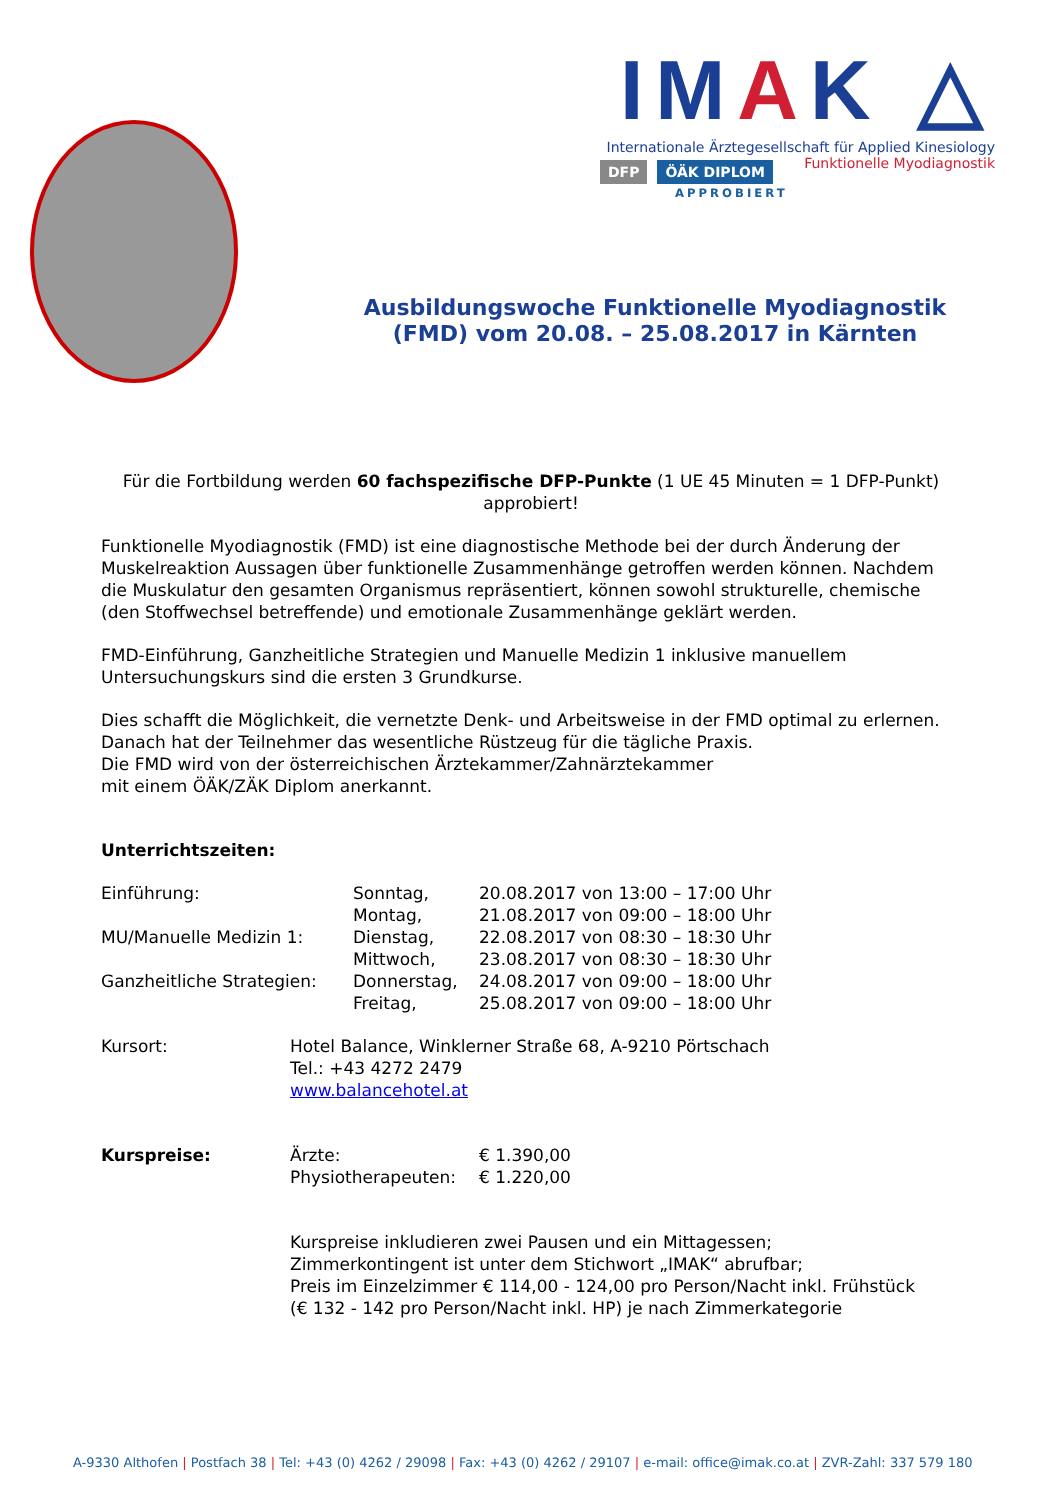IMAK △
Internationale Ärztegesellschaft für Applied Kinesiology
Funktionelle Myodiagnostik
DFP ÖÄK DIPLOM
APPROBIERT
Ausbildungswoche Funktionelle Myodiagnostik (FMD) vom 20.08. – 25.08.2017 in Kärnten
Für die Fortbildung werden 60 fachspezifische DFP-Punkte (1 UE 45 Minuten = 1 DFP-Punkt) approbiert!
Funktionelle Myodiagnostik (FMD) ist eine diagnostische Methode bei der durch Änderung der Muskelreaktion Aussagen über funktionelle Zusammenhänge getroffen werden können. Nachdem die Muskulatur den gesamten Organismus repräsentiert, können sowohl strukturelle, chemische (den Stoffwechsel betreffende) und emotionale Zusammenhänge geklärt werden.
FMD-Einführung, Ganzheitliche Strategien und Manuelle Medizin 1 inklusive manuellem Untersuchungskurs sind die ersten 3 Grundkurse.
Dies schafft die Möglichkeit, die vernetzte Denk- und Arbeitsweise in der FMD optimal zu erlernen. Danach hat der Teilnehmer das wesentliche Rüstzeug für die tägliche Praxis.
Die FMD wird von der österreichischen Ärztekammer/Zahnärztekammer
mit einem ÖÄK/ZÄK Diplom anerkannt.
Unterrichtszeiten:
| Einführung: | Sonntag, | 20.08.2017 von 13:00 – 17:00 Uhr |
| | Montag, | 21.08.2017 von 09:00 – 18:00 Uhr |
| MU/Manuelle Medizin 1: | Dienstag, | 22.08.2017 von 08:30 – 18:30 Uhr |
| | Mittwoch, | 23.08.2017 von 08:30 – 18:30 Uhr |
| Ganzheitliche Strategien: | Donnerstag, | 24.08.2017 von 09:00 – 18:00 Uhr |
| | Freitag, | 25.08.2017 von 09:00 – 18:00 Uhr |
| Kursort: | Hotel Balance, Winklerner Straße 68, A-9210 Pörtschach Tel.: +43 4272 2479 www.balancehotel.at |
| Kurspreise: | Ärzte: | € 1.390,00 |
| | Physiotherapeuten: | € 1.220,00 |
Kurspreise inkludieren zwei Pausen und ein Mittagessen;
Zimmerkontingent ist unter dem Stichwort „IMAK“ abrufbar;
Preis im Einzelzimmer € 114,00 - 124,00 pro Person/Nacht inkl. Frühstück
(€ 132 - 142 pro Person/Nacht inkl. HP) je nach Zimmerkategorie
A-9330 Althofen | Postfach 38 | Tel: +43 (0) 4262 / 29098 | Fax: +43 (0) 4262 / 29107 | e-mail: office@imak.co.at | ZVR-Zahl: 337 579 180